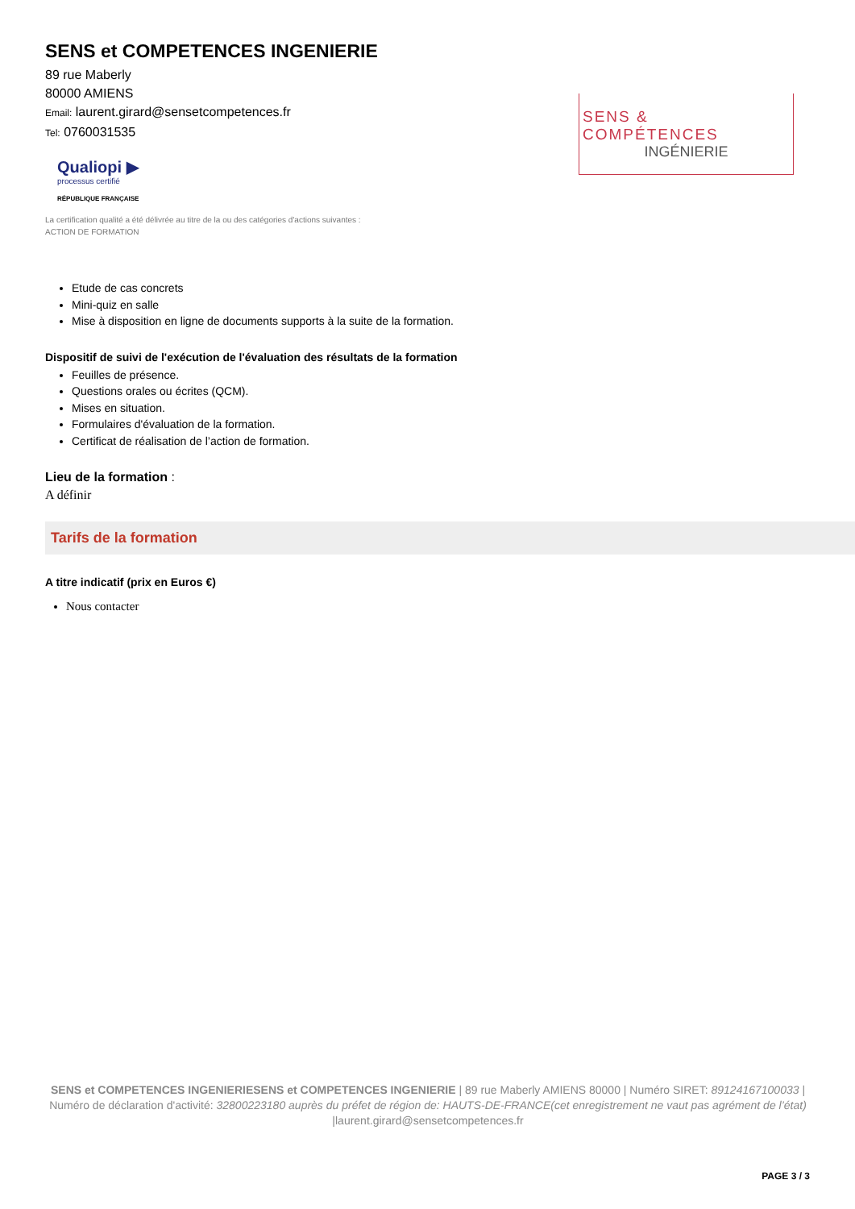SENS et COMPETENCES INGENIERIE
89 rue Maberly
80000 AMIENS
Email: laurent.girard@sensetcompetences.fr
Tel: 0760031535
Qualiopi ▶
processus certifié
RÉPUBLIQUE FRANÇAISE
SENS & COMPÉTENCES
INGÉNIERIE
La certification qualité a été délivrée au titre de la ou des catégories d'actions suivantes :
ACTION DE FORMATION
Etude de cas concrets
Mini-quiz en salle
Mise à disposition en ligne de documents supports à la suite de la formation.
Dispositif de suivi de l'exécution de l'évaluation des résultats de la formation
Feuilles de présence.
Questions orales ou écrites (QCM).
Mises en situation.
Formulaires d'évaluation de la formation.
Certificat de réalisation de l’action de formation.
Lieu de la formation :
A définir
Tarifs de la formation
A titre indicatif (prix en Euros €)
Nous contacter
SENS et COMPETENCES INGENIERIESENS et COMPETENCES INGENIERIE | 89 rue Maberly AMIENS 80000 | Numéro SIRET: 89124167100033 | Numéro de déclaration d'activité: 32800223180 auprès du préfet de région de: HAUTS-DE-FRANCE(cet enregistrement ne vaut pas agrément de l’état)
|laurent.girard@sensetcompetences.fr
PAGE 3 / 3